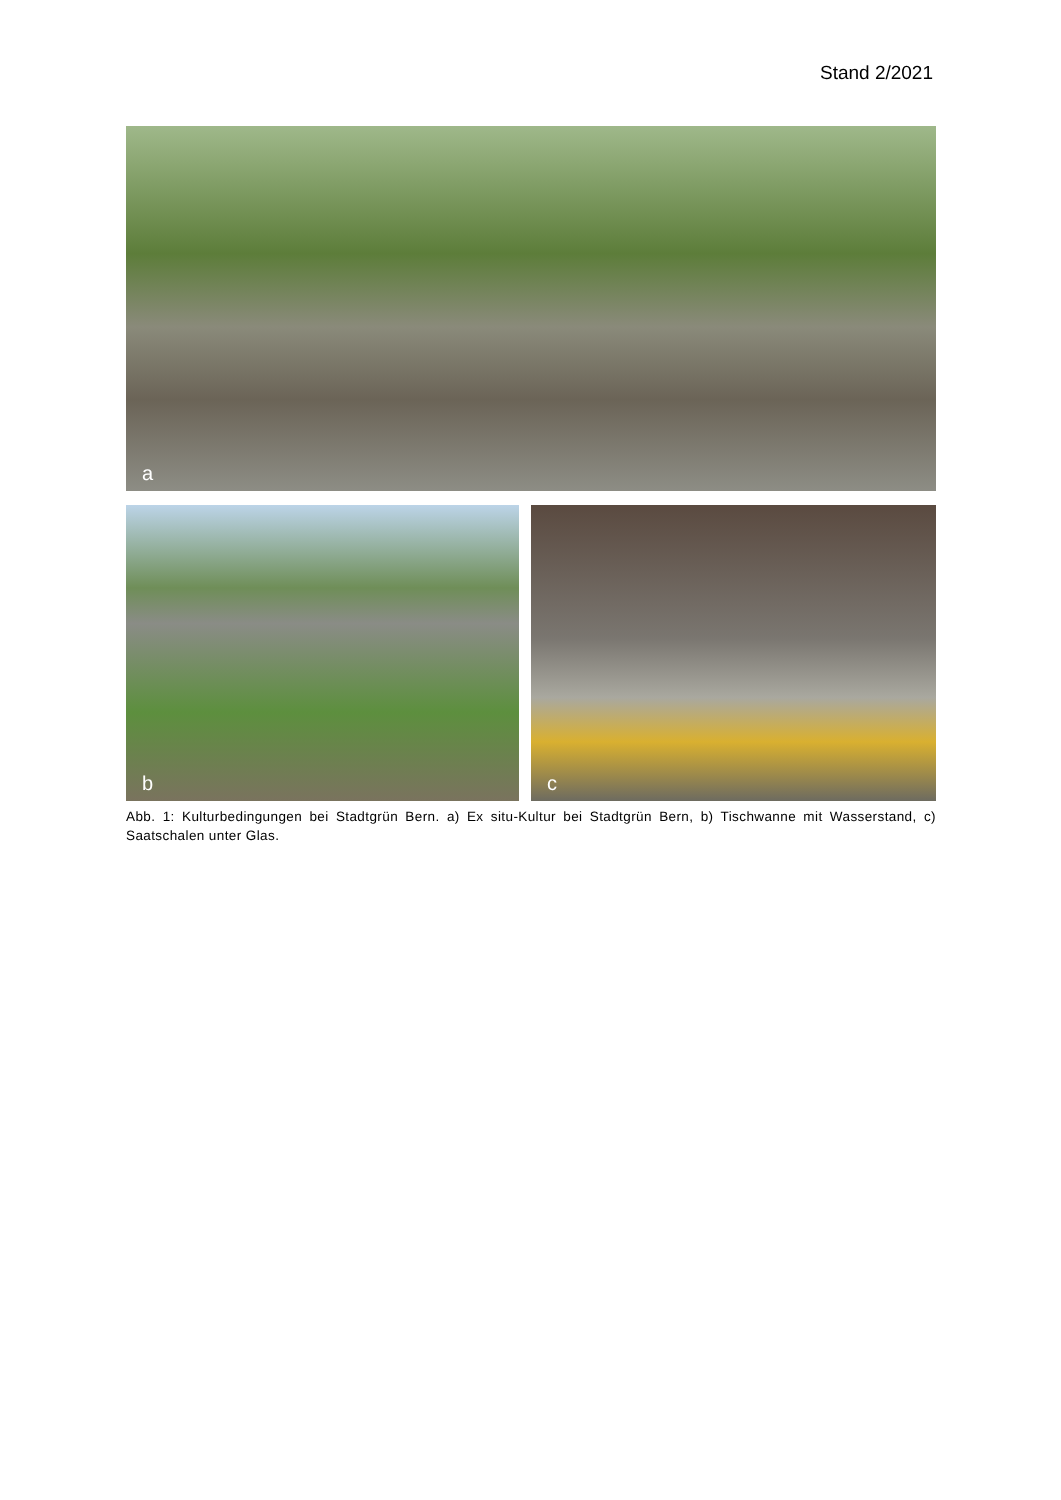Stand 2/2021
a
b
c
Abb. 1: Kulturbedingungen bei Stadtgrün Bern. a) Ex situ-Kultur bei Stadtgrün Bern, b) Tischwanne mit Wasserstand, c) Saatschalen unter Glas.